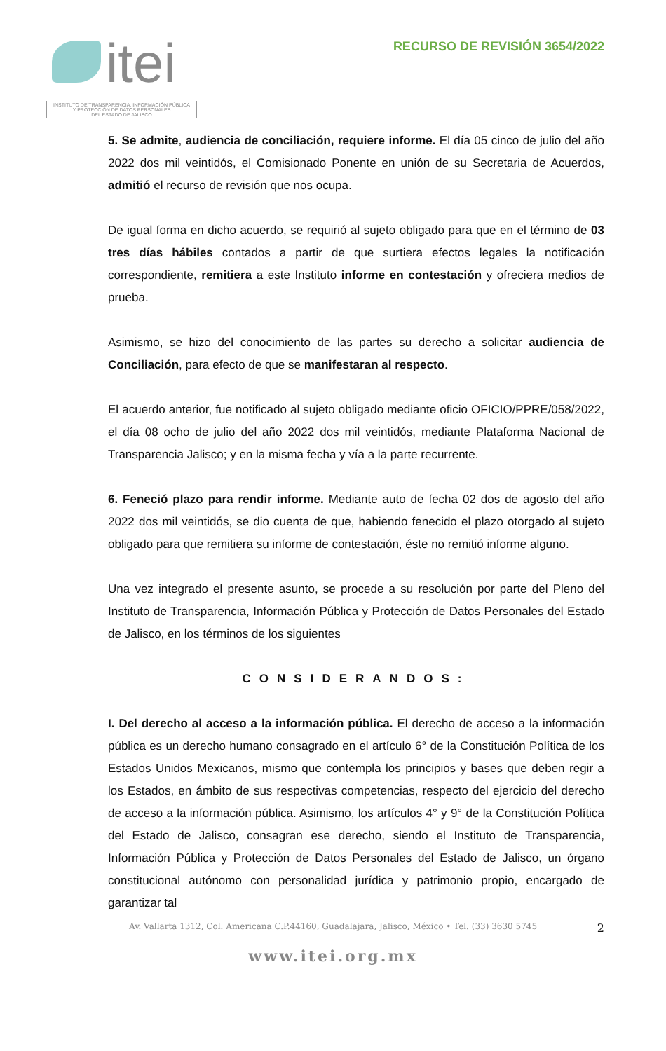itei
INSTITUTO DE TRANSPARENCIA, INFORMACIÓN PÚBLICA
Y PROTECCIÓN DE DATOS PERSONALES
DEL ESTADO DE JALISCO
RECURSO DE REVISIÓN 3654/2022
5. Se admite, audiencia de conciliación, requiere informe. El día 05 cinco de julio del año 2022 dos mil veintidós, el Comisionado Ponente en unión de su Secretaria de Acuerdos, admitió el recurso de revisión que nos ocupa.
De igual forma en dicho acuerdo, se requirió al sujeto obligado para que en el término de 03 tres días hábiles contados a partir de que surtiera efectos legales la notificación correspondiente, remitiera a este Instituto informe en contestación y ofreciera medios de prueba.
Asimismo, se hizo del conocimiento de las partes su derecho a solicitar audiencia de Conciliación, para efecto de que se manifestaran al respecto.
El acuerdo anterior, fue notificado al sujeto obligado mediante oficio OFICIO/PPRE/058/2022, el día 08 ocho de julio del año 2022 dos mil veintidós, mediante Plataforma Nacional de Transparencia Jalisco; y en la misma fecha y vía a la parte recurrente.
6. Feneció plazo para rendir informe. Mediante auto de fecha 02 dos de agosto del año 2022 dos mil veintidós, se dio cuenta de que, habiendo fenecido el plazo otorgado al sujeto obligado para que remitiera su informe de contestación, éste no remitió informe alguno.
Una vez integrado el presente asunto, se procede a su resolución por parte del Pleno del Instituto de Transparencia, Información Pública y Protección de Datos Personales del Estado de Jalisco, en los términos de los siguientes
CONSIDERANDOS:
I. Del derecho al acceso a la información pública. El derecho de acceso a la información pública es un derecho humano consagrado en el artículo 6° de la Constitución Política de los Estados Unidos Mexicanos, mismo que contempla los principios y bases que deben regir a los Estados, en ámbito de sus respectivas competencias, respecto del ejercicio del derecho de acceso a la información pública. Asimismo, los artículos 4° y 9° de la Constitución Política del Estado de Jalisco, consagran ese derecho, siendo el Instituto de Transparencia, Información Pública y Protección de Datos Personales del Estado de Jalisco, un órgano constitucional autónomo con personalidad jurídica y patrimonio propio, encargado de garantizar tal
Av. Vallarta 1312, Col. Americana C.P.44160, Guadalajara, Jalisco, México • Tel. (33) 3630 5745 2
www.itei.org.mx